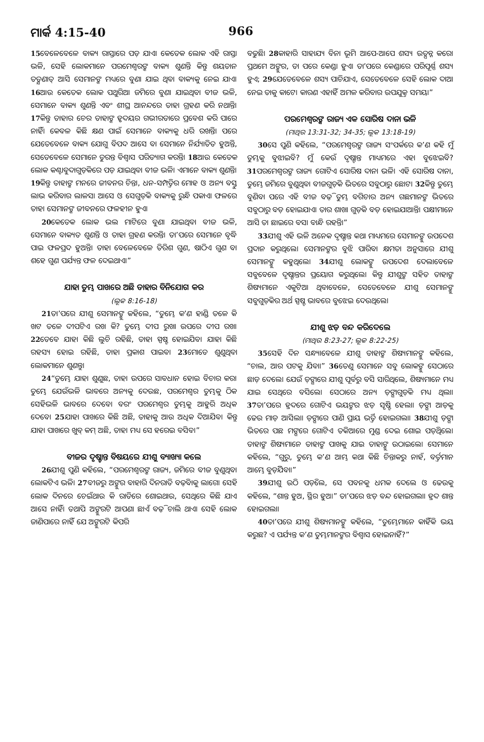ମାର୍କ 4:15-40 966
15ବେଳେବେଳେ ବାକ୍ୟ ରାସ୍ତାରେ ପଡ଼ ଯାଏ। କେତେକ ଲୋକ ଏହି ରାସ୍ତା ଭଳି, ସେହି ଲୋକମାନେ ପରମେଶ୍ୱରଙ୍କ ବାକ୍ୟ ଶୁଣନ୍ତି କିନ୍ତୁ ଶୟତାନ ତତ୍କ୍ଷଣାତ୍ ଆସି ସେମାନଙ୍କ ମଧ୍ୟରେ ବୁଣା ଯାଇ ଥିବା ବାକ୍ୟକୁ ନେଇ ଯାଏ। 16ଆଉ କେତେକ ଲୋକ ପଥୁରିଆ ଜମିରେ ବୁଣା ଯାଇଥିବା ବୀଜ ଭଳି, ସେମାନେ ବାକ୍ୟ ଶୁଣନ୍ତି ଏବଂ ଶୀଘ୍ର ଆନନ୍ଦରେ ତାହା ଗ୍ରହଣ କରି ନଥାନ୍ତି। 17କିନ୍ତୁ ତାହାର ଚେର ତାହାଙ୍କ ହୃଦୟର ଗଭୀରତାରେ ପ୍ରବେଶ କରି ପାରେ ନାହିଁ। କେବଳ କିଛି କ୍ଷଣ ପାଇଁ ସେମାନେ ବାକ୍ୟକୁ ଧରି ରଖନ୍ତି। ପରେ ଯେତେବେଳେ ବାକ୍ୟ ଯୋଗୁ ବିପଦ ଆସେ ବା ସେମାନେ ନିର୍ଯ୍ୟାତିତ ହୁଅନ୍ତି, ସେତେବେଳେ ସେମାନେ ତୁରନ୍ତ ବିଶ୍ୱାସ ପରିତ୍ୟାଗ କରନ୍ତି। 18ଆଉ କେତେକ ଲୋକ କଣ୍ଟାବୁଦାଗୁଡ଼ିକରେ ପଡ଼ ଯାଇଥିବା ବୀଜ ଭଳି। ଏମାନେ ବାକ୍ୟ ଶୁଣନ୍ତି। 19କିନ୍ତୁ ତାହାଙ୍କ ମନରେ ଜୀବନର ଚିନ୍ତା, ଧନ-ସମ୍ପତ୍ତିର ମୋହ ଓ ଅନ୍ୟ ବସ୍ତୁ ଲାଭ କରିବାର ଲାଳସା ଆସେ ଓ ସେଗୁଡ଼ିକ ବାକ୍ୟକୁ ରୁନ୍ଧି ପକାଏ। ଫଳରେ ତାହା ସେମାନଙ୍କ ଜୀବନରେ ଫଳହୀନ ହୁଏ।
20କେତେକ ଲୋକ ଭଲ ମାଟିରେ ବୁଣା ଯାଇଥିବା ବୀଜ ଭଳି, ସେମାନେ ବାକ୍ୟତ ଶୁଣନ୍ତି ଓ ତାହା ଗ୍ରହଣ କରନ୍ତି। ତା’ପରେ ସେମାନେ ବୃଦ୍ଧି ପାଇ ଫଳପ୍ରଦ ହୁଅନ୍ତି। ତାହା ବେଳେବେଳେ ତିରିଶ ଗୁଣ, ଷାଠିଏ ଗୁଣ ବା ଶହେ ଗୁଣ ପର୍ଯ୍ୟନ୍ତ ଫଳ ଦେଇଥାଏ।”
ଯାହା ତୁମ୍ଭ ପାଖରେ ଅଛି ତାହାର ବିନିଯୋଗ କର
(ଲୂକ 8:16-18)
21ତା’ପରେ ଯୀଶୁ ସେମାନଙ୍କୁ କହିଲେ, “ତୁମ୍ଭେ କ’ଣ ହାଣ୍ଡି ତଳେ କି ଖଟ ତଳେ ଦୀପଟିଏ ରଖ କି? ତୁମ୍ଭେ ଦୀପ ରୁଖା ଉପରେ ଦୀପ ରଖ। 22ତେବେ ଯାହା କିଛି ଲୁଚି ରହିଛି, ତାହା ସ୍ପଷ୍ଟ ହୋଇଯିବ। ଯାହା କିଛି ରହସ୍ୟ ହୋଇ ରହିଛି, ତାହା ପ୍ରକାଶ ପାଇବ। 23ମୋତେ ଶୁଣୁଥିବା ଲୋକମାନେ ଶୁଣନ୍ତୁ।
24“ତୁମ୍ଭେ ଯାହା ଶୁଣୁଛ, ତାହା ଉପରେ ସାବଧାନ ହୋଇ ବିଚାର କର। ତୁମ୍ଭେ ଯେଉଁଭଳି ଭାବରେ ଅନ୍ୟକୁ ଦେଉଛ, ପରମେଶ୍ୱର ତୁମ୍ଭକୁ ଠିକ ସେହିଭଳି ଭାବରେ ଦେବେ। ବରଂ ପରମେଶ୍ୱର ତୁମ୍ଭକୁ ଆହୁରି ଅଧିକ ଦେବେ। 25ଯାହା ପାଖରେ କିଛି ଅଛି, ତାହାକୁ ଆଉ ଅଧିକ ଦିଆଯିବ। କିନ୍ତୁ ଯାହା ପାଖରେ ଖୁବ୍ କମ୍ ଅଛି, ତାହା ମଧ୍ୟ ସେ ହରେଇ ବସିବ।”
ବୀଜର ଦୃଷ୍ଟାନ୍ତ ବିଷୟରେ ଯୀଶୁ ବ୍ୟାଖ୍ୟା କଲେ
26ଯୀଶୁ ପୁଣି କହିଲେ, “ପରମେଶ୍ୱରଙ୍କ ରାଜ୍ୟ, ଜମିରେ ବୀଜ ବୁଣୁଥିବା ଲୋକଟିଏ ଭଳି। 27ବୀଜରୁ ଅଙ୍କୁର ବାହାରି ଦିନରାତି ବଢ଼ିବାକୁ ଲାଗେ। ସେହି ଲୋକ ଦିନରେ ଚେଇଁଥାଉ କି ରାତିରେ ଶୋଇଥାଉ, ସେଥିରେ କିଛି ଯାଏ ଆସେ ନାହିଁ। ତଥାପି ଅଙ୍କୁରଟି ଆପଣା ଛାଏଁ ବଢ଼ି ଚାଲି ଥାଏ। ସେହି ଲୋକ ଜାଣିପାରେ ନାହିଁ ଯେ ଅଙ୍କୁରଟି କିପରି
ବଢୁଛି। 28କାହାରି ସାହାଯ୍ୟ ବିନା ଭୂମି ଆପେ-ଆପେ ଶସ୍ୟ ଉତ୍ପନ୍ନ କରେ। ପ୍ରଥମେ ଅଙ୍କୁର, ତା ପରେ କେଣ୍ଡା ହୁଏ। ତା’ପରେ କେଣ୍ଡାରେ ପରିପୂର୍ଣ୍ଣ ଶସ୍ୟ ହୁଏ; 29ଯେତେବେଳେ ଶସ୍ୟ ପାଚିଯାଏ, ସେତେବେଳେ ସେହି ଲୋକ ଦାଆ ନେଇ ତାକୁ କାଟେ। କାରଣ ଏହାହିଁ ଅମଳ କରିବାର ଉପଯୁକ୍ତ ସମୟ।”
ପରମେଶ୍ୱରଙ୍କ ରାଜ୍ୟ ଏକ ସୋରିଷ ଦାନା ଭଳି
(ମାଥିଉ 13:31-32; 34-35; ଲୂକ 13:18-19)
30ସେ ପୁଣି କହିଲେ, “ପରମେଶ୍ୱରଙ୍କ ରାଜ୍ୟ ସଂପର୍କରେ କ’ଣ କହି ମୁଁ ତୁମ୍ଭକୁ ବୁଝାଇବି? ମୁଁ କେଉଁ ଦୃଷ୍ଟାନ୍ତ ମାଧ୍ୟମରେ ଏହା ବୁଝେଇବି? 31ପରମେଶ୍ୱରଙ୍କ ରାଜ୍ୟ ଗୋଟିଏ ସୋରିଷ ଦାନା ଭଳି। ଏହି ସୋରିଷ ଦାନା, ତୁମ୍ଭେ ଜମିରେ ବୁଣୁଥିବା ବୀଜଗୁଡ଼ିକ ଭିତରେ ସବୁଠାରୁ ଛୋଟ। 32କିନ୍ତୁ ତୁମ୍ଭେ ବୁଣିବା ପରେ ଏହି ବୀଜ ବଢ଼ି ତୁମ୍ଭ ବଗିଚାର ଅନ୍ୟ ଗଛମାନଙ୍କ ଭିତରେ ସବୁଠାରୁ ବଡ଼ ହୋଇଯାଏ। ତାର ଶାଖା ଗୁଡ଼ିକ ବଡ଼ ହୋଇଯାଆନ୍ତି। ପକ୍ଷୀମାନେ ଆସି ତା ଛାଇରେ ବସା ବାନ୍ଧି ରହନ୍ତି।”
33ଯୀଶୁ ଏହି ଭଳି ଅନେକ ଦୃଷ୍ଟାନ୍ତ କଥା ମାଧ୍ୟମରେ ସେମାନଙ୍କୁ ଉପଦେଶ ପ୍ରଦାନ କରୁଥିଲେ। ସେମାନଙ୍କର ବୁଝି ପାରିବା କ୍ଷମତା ଅନୁସାରେ ଯୀଶୁ ସେମାନଙ୍କୁ କହୁଥିଲେ। 34ଯୀଶୁ ଲୋକଙ୍କୁ ଉପଦେଶ ଦେଲାବେଳେ ସବୁବେଳେ ଦୃଷ୍ଟାନ୍ତର ପ୍ରୟୋଗ କରୁଥିଲେ। କିନ୍ତୁ ଯୀଶୁଙ୍କ ସହିତ ତାହାଙ୍କ ଶିଷ୍ୟମାନେ ଏକୁଟିଆ ଥିବାବେଳେ, ସେତେବେଳେ ଯୀଶୁ ସେମାନଙ୍କୁ ସବୁଗୁଡ଼ିକର ଅର୍ଥ ସ୍ପଷ୍ଟ ଭାବରେ ବୁଝେଇ ଦେଉଥିଲେ।
ଯୀଶୁ ଝଡ଼ ବନ୍ଦ କରିଦେଲେ
(ମାଥିଉ 8:23-27; ଲୂକ 8:22-25)
35ସେହି ଦିନ ସନ୍ଧ୍ୟାବେଳେ ଯୀଶୁ ତାହାଙ୍କ ଶିଷ୍ୟମାନଙ୍କୁ କହିଲେ, “ଚାଲ, ଆର ପଟକୁ ଯିବା।” 36ତେଣୁ ସେମାନେ ସବୁ ଲୋକଙ୍କୁ ସେଠାରେ ଛାଡ଼ ଦେଲେ। ଯେଉଁ ଡ଼ଙ୍ଗାରେ ଯୀଶୁ ପୂର୍ବରୁ ବସି ସାରିଥିଲେ, ଶିଷ୍ୟମାନେ ମଧ୍ୟ ଯାଇ ସେଥିରେ ବସିଲେ। ସେଠାରେ ଅନ୍ୟ ଡ଼ଙ୍ଗାଗୁଡ଼ିକ ମଧ୍ୟ ଥିଲା। 37ତା’ପରେ ହ୍ରଦରେ ଗୋଟିଏ ଭୟଙ୍କର ଝଡ଼ ସୃଷ୍ଟି ହେଲା। ଡ଼ଙ୍ଗା ଆଡ଼କୁ ଢେଉ ମାଡ଼ ଆସିଲା। ଡ଼ଙ୍ଗାରେ ପାଣି ପ୍ରାୟ ଭର୍ତ୍ତି ହୋଇଗଲା। 38ଯୀଶୁ ଡ଼ଙ୍ଗା ଭିତରେ ପଛ ମଙ୍ଗରେ ଗୋଟିଏ ତକିଆରେ ମୁଣ୍ଡ ଦେଇ ଶୋଇ ପଡ଼ିଥିଲେ। ତାହାଙ୍କ ଶିଷ୍ୟମାନେ ତାହାଙ୍କ ପାଖକୁ ଯାଇ ତାହାଙ୍କୁ ଉଠାଇଲେ। ସେମାନେ କହିଲେ, “ଗୁରୁ, ତୁମ୍ଭେ କ’ଣ ଆମ୍ଭ କଥା କିଛି ଚିନ୍ତାକରୁ ନାହଁ, ବର୍ତ୍ତମାନ ଆମ୍ଭେ ବୁଡ଼ିଯିବା।”
39ଯୀଶୁ ଉଠି ପଡ଼ିଲେ, ସେ ପବନକୁ ଧମକ ଦେଲେ ଓ ଢେଉକୁ କହିଲେ, “ଶାନ୍ତ ହୁଅ, ସ୍ଥିର ହୁଅ।” ତା’ପରେ ଝଡ଼ ବନ୍ଦ ହୋଇଗଲା। ହ୍ରଦ ଶାନ୍ତ ହୋଇଗଲା।
40ତା’ପରେ ଯୀଶୁ ଶିଷ୍ୟମାନଙ୍କୁ କହିଲେ, “ତୁମ୍ଭେମାନେ କାହିଁକି ଭୟ କରୁଛ? ଏ ପର୍ଯ୍ୟନ୍ତ କ’ଣ ତୁମ୍ଭମାନଙ୍କର ବିଶ୍ୱାସ ହୋଇନାହିଁ?”